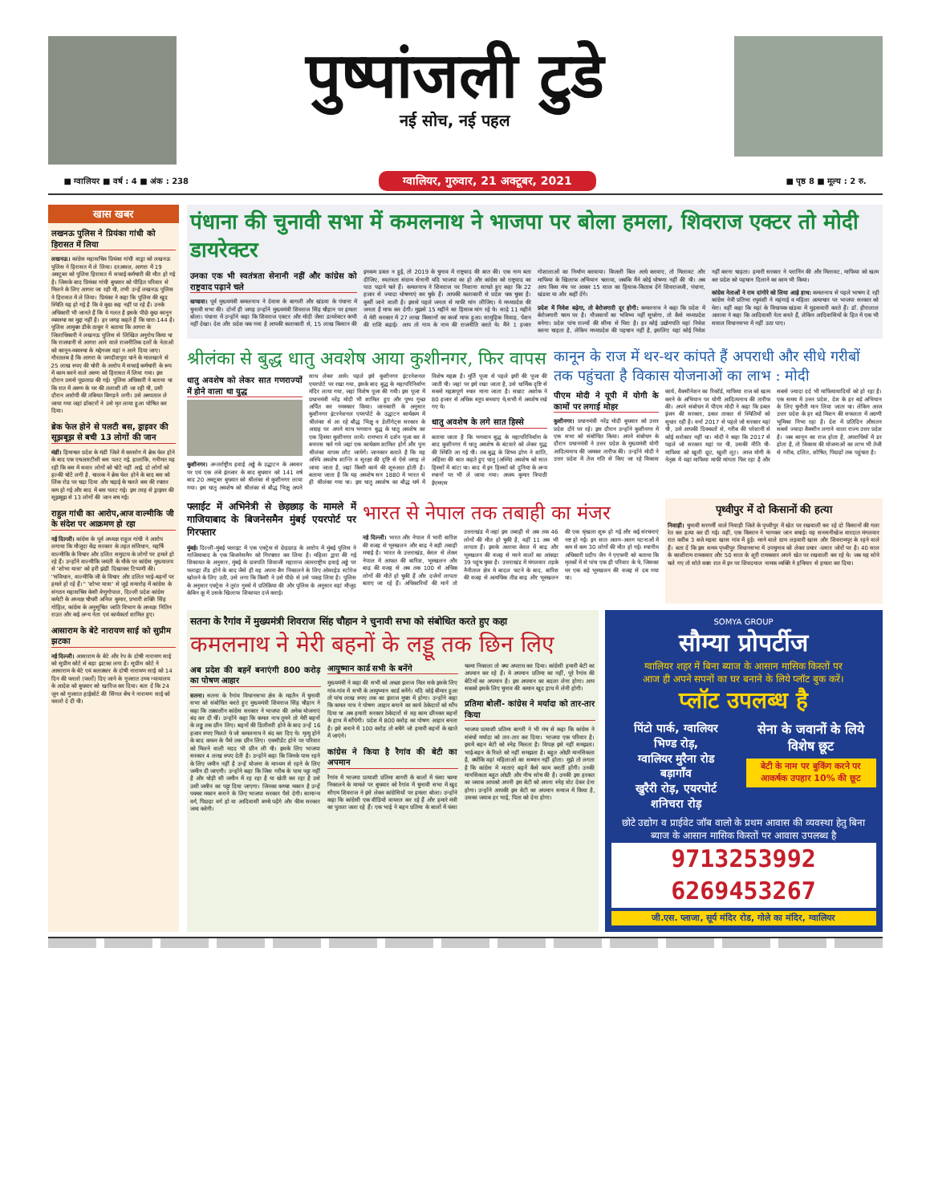पुष्पांजली टुडे
नई सोच, नई पहल
■ ग्वालियर ■ वर्ष : 4 ■ अंक : 238 ग्वालियर, गुरुवार, 21 अक्टूबर, 2021 ■ पृष्ठ 8 ■ मूल्य : 2 रु.
खास खबर
लखनऊ पुलिस ने प्रियंका गांधी को हिरासत में लिया
लखनऊ। कांग्रेस महासचिव प्रियंका गांधी वाड्रा को लखनऊ पुलिस ने हिरासत में ले लिया। दरअसल, आगरा में 19 अक्टूबर को पुलिस हिरासत में सफाई कर्मचारी की मौत हो गई है। जिसके बाद प्रियंका गांधी बुधवार को पीड़ित परिवार से मिलने के लिए आगरा जा रही थी, तभी उन्हें लखनऊ पुलिस ने हिरासत में ले लिया। प्रियंका ने कहा कि पुलिस की खुद स्थिति यह हो गई है कि वे कुछ कह नहीं पा रहे हैं। उनके अधिकारी भी जानते हैं कि ये गलत है इसके पीछे कुछ कानून व्यवस्था का मुद्दा नहीं है। हर जगह कहते हैं कि धारा-144 है। पुलिस आयुक्त डीके ठाकुर ने बताया कि आगरा के जिलाधिकारी ने लखनऊ पुलिस से लिखित अनुरोध किया था कि राजधानी से आगरा आने वाले राजनीतिक दलों के नेताओं को कानून-व्यवस्था के मद्देनजर वहां न आने दिया जाए। गौरतलब है कि आगरा के जगदीशपुरा थाने के मालखाने से 25 लाख रुपए की चोरी के आरोप में सफाई कर्मचारी के रूप में काम करने वाले अरुण को हिरासत में लिया गया। इस दौरान उससे पूछताछ की गई। पुलिस अधिकारी ने बताया था कि रात में अरुण के घर की तलाशी ली जा रही थी, उसी दौरान आरोपी की तबियत बिगड़ने लगी। उसे अस्पताल ले जाया गया जहां डॉक्टरों ने उसे मृत लाया हुआ घोषित कर दिया।
ब्रेक फेल होने से पलटी बस, ड्राइवर की सूझबूझ से बची 13 लोगों की जान
मंडी। हिमाचल प्रदेश के मंडी जिले में करसोग में ब्रेक फेल होने के बाद एक एचआरटीसी बस पलट गई. हालांकि, गनीमत यह रही कि बस में सवार लोगों को चोटें नहीं आई. दो लोगों को हल्की चोटें लगी है. चालक ने ब्रेक फेल होने के बाद बस को लिंक रोड पर चढ़ा दिया और चढ़ाई के चलते बस की रफ्तार कम हो गई और बाद में बस पलट गई। इस तरह से ड्राइवर की सूझबूझ से 13 लोगों की जान बच गई।
राहुल गांधी का आरोप,आज वाल्मीकि जी के संदेश पर आक्रमण हो रहा
नई दिल्ली। कांग्रेस के पूर्व अध्यक्ष राहुल गांधी ने आरोप लगाया कि मौजूदा केंद्र सरकार के तहत संविधान, महर्षि वाल्मीकि के विचार और दलित समुदाय के लोगों पर हमले हो रहे हैं। उन्होंने वाल्मीकि जयंती के मौके पर कांग्रेस मुख्यालय से 'शोभा यात्रा' को हरी झंडी दिखाकर टिप्पणी की। ''संविधान, वाल्मीकि जी के विचार और दलित भाई-बहनों पर हमले हो रहे हैं।'' 'शोभा यात्रा' से जुड़े समारोह में कांग्रेस के संगठन महासचिव केसी वेणुगोपाल, दिल्ली प्रदेश कांग्रेस कमेटी के अध्यक्ष चौधरी अनिल कुमार, प्रभारी शक्ति सिंह गोहिल, कांग्रेस के अनुसूचित जाति विभाग के अध्यक्ष नितिन राउत और कई अन्य नेता एवं कार्यकर्ता शामिल हुए।
आसाराम के बेटे नारायण साई को सुप्रीम झटका
नई दिल्ली। आसाराम के बेटे और रेप के दोषी नारायण साई को सुप्रीम कोर्ट से बड़ा झटका लगा है। सुप्रीम कोर्ट ने आसाराम के बेटे एवं बलात्कार के दोषी नारायण साई को 14 दिन की फरलो (फर्लो) दिए जाने के गुजरात उच्च न्यायालय के आदेश को बुधवार को खारिज कर दिया। बता दें कि 24 जून को गुजरात हाईकोर्ट की सिंगल बेंच ने नारायण साई को फरलो दे दी थी।
पंधाना की चुनावी सभा में कमलनाथ ने भाजपा पर बोला हमला, शिवराज एक्टर तो मोदी डायरेक्टर
उनका एक भी स्वतंत्रता सेनानी नहीं और कांग्रेस को राष्ट्रवाद पढ़ाने चले
खण्डवा। पूर्व मुख्यमंत्री कमलनाथ ने देवास के बागली और खंडवा के पंधाना में चुनावी सभा की। दोनों ही जगह उन्होंने मुख्यमंत्री शिवराज सिंह चौहान पर हमला बोला। पंधाना में उन्होंने कहा कि शिवराज एक्टर और मोदी जैसा डायरेक्टर कभी नहीं देखा। देश और प्रदेश थक गया है आपकी कलाकारी से, 15 लाख किसान की इनकम डबल न हुई, तो 2019 के चुनाव में राष्ट्रवाद की बात की। एक नाम बता दीजिए, स्वतंत्रता संग्राम सेनानी यदि भाजपा का हो और कांग्रेस को राष्ट्रवाद का पाठ पढ़ाने चले हैं। कमलनाथ ने शिवराज पर निशाना साधते हुए कहा कि 22 हजार से ज्यादा घोषणाएं कर चुके हैं। आपकी कलाकारी से प्रदेश थक चुका है। कुर्सी जाने वाली है। इससे पहले जनता से माफी मांग लीजिए। ये मध्यप्रदेश की जनता है माफ कर देगी। मुझसे 15 महीने का हिसाब मांग रहे थे। साढ़े 11 महीने में मेरी सरकार में 27 लाख किसानों का कर्जा माफ हुआ। सामूहिक विवाह, पेंशन की राशि बढ़ाई। आप तो गाय के नाम की राजनीति करते थे। मैंने 1 हजार गोशालाओं का निर्माण करवाया। बिजली बिल आधे करवाए, तो मिलावट और माफिया के खिलाफ अभियान चलाया, जबकि मैंने कोई घोषणा नहीं की थी। अब आप किस मंच पर आकर 15 साल का हिसाब-किताब देंगे शिवराजजी, पंधाना, खंडवा या और कहीं देंगे।
प्रदेश में निवेश बढ़ेगा, तो बेरोजगारी दूर होगी: कमलनाथ ने कहा कि प्रदेश में बेरोजगारी चरम पर है। नौजवानों का भविष्य नहीं सुधरेगा, तो कैसे मध्यप्रदेश बनेगा। प्रदेश पांच राज्यों की सीमा से घिरा है। हर कोई उद्योगपति यहां निवेश करना चाहता है, लेकिन मध्यप्रदेश की पहचान नहीं है, इसलिए यहां कोई निवेश नहीं करना चाहता। हमारी सरकार ने प्लानिंग की और मिलावट, माफिया को खत्म कर प्रदेश को पहचान दिलाने का काम भी किया।
कांग्रेस नेताओं ने राम दांगोरे को लिया आड़े हाथ: कमलनाथ से पहले भाषण दे रही कांग्रेस नेत्री प्रतिभा रघुवंशी ने महंगाई व महिला अत्याचार पर भाजपा सरकार को घेरा। वहीं कहा कि यहां के विधायक खंडवा में घुड़सवारी करते हैं। डॉ. हीरालाल अलावा ने कहा कि आदिवासी नेता बनते हैं, लेकिन आदिवासियों के हित में एक भी सवाल विधानसभा में नहीं उठा पाए।
श्रीलंका से बुद्ध धातु अवशेष आया कुशीनगर, फिर वापस
धातु अवशेष को लेकर सात गणराज्यों में होने वाला था युद्ध
कुशीनगर। अन्तर्राष्ट्रीय हवाई अड्डे के उद्घाटन के अवसर पर एवं एक लंबे इंतजार के बाद बुधवार को 141 वर्ष बाद 20 अक्टूबर बुधवार को श्रीलंका से कुशीनगर लाया गया। इस धातु अवशेष को श्रीलंका से बौद्ध भिक्षु अपने साथ लेकर आये। पहले इसे कुशीनगर इंटरनेशनल एयरपोर्ट पर रखा गया, इसके बाद बुद्ध के महापरिनिर्वाण मंदिर लाया गया, जहां विशेष पूजा की गयी। इस पूजा में प्रधानमंत्री नरेंद्र मोदी भी शामिल हुए और पुष्प गुच्छ अर्पित कर नमस्कार किया। जानकारी के अनुसार कुशीनगर इंटरनेशनल एयरपोर्ट के उद्घाटन कार्यक्रम में श्रीलंका से आ रहे बौद्ध भिक्षु व डेलीगेट्स सरकार के आग्रह पर अपने साथ भगवान बुद्ध के धातु अवशेष का एक हिस्सा कुशीनगर लायें। रामभार में दर्शन पूजा कर वे बनारस चले गये जहां एक कार्यक्रम शामिल होगें और पुनः श्रीलंका वापस लौट जायेगें। जानकार बताते है कि यह अस्थि अवशेष शान्ति व सुरक्षा की दृष्टि से ऐसे जगह ले जाया जाता है, जहां किसी कार्य की शुरुआत होती है। बताया जाता है कि यह अवशेष सन 1880 में भारत से ही श्रीलंका गया था। इस धातु अवशेष का बौद्ध धर्म में विशेष महत्व है। मूर्ति पूजा से पहले इसी की पूजा की जाती थी। जहां पर इसे रखा जाता है, उसे धार्मिक दृष्टि से सबसे महत्वपूर्ण स्थल माना जाता है। सम्राट अशोक ने 80 हजार से अधिक स्तूप बनवाए थे,सभी में अवशेष रखे गए थे।
धातु अवशेष के लगे सात हिस्से
बताया जाता है कि भगवान बुद्ध के महापरिनिर्वाण के बाद कुशीनगर में धातु अवशेष के बंटवारे को लेकर युद्ध की स्थिति आ गई थी। तब बुद्ध के शिष्य द्रोण ने शांति, अहिंसा की बात कहते हुए धातु (अस्थि) अवशेष को सात हिस्सों में बांटा था। बाद में इन हिस्सों को दुनिया के अन्य स्थानों पर भी ले जाया गया। अजय कुमार त्रिपाठी ईएमएस
कानून के राज में थर-थर कांपते हैं अपराधी और सीधे गरीबों तक पहुंचता है विकास योजनाओं का लाभ : मोदी
पीएम मोदी ने यूपी में योगी के कामों पर लगाई मोहर
कुशीनगर। प्रधानमंत्री नरेंद्र मोदी बुधवार को उत्तर प्रदेश दौरे पर रहे। इस दौरान उन्होंने कुशीनगर में एक सभा को संबोधित किया। अपने संबोधन के दौरान प्रधानमंत्री ने उत्तर प्रदेश के मुख्यमंत्री योगी आदित्यनाथ की जमकर तारीफ की। उन्होंने मोदी ने उत्तर प्रदेश में तेज गति से किए जा रहे विकास कार्य, वैक्सीनेशन का रिकॉर्ड, माफिया राज को खत्म करने के अभियान पर योगी आदित्यनाथ की तारीफ की। अपने संबोधन में पीएम मोदी ने कहा कि डबल इंजन की सरकार, डबल ताकत से स्थितियों को सुधार रही है। वर्ना 2017 से पहले जो सरकार यहां थी, उसे आपकी दिक्कतों से, गरीब की परेशानी से कोई सरोकार नहीं था। मोदी ने कहा कि 2017 से पहले जो सरकार यहां पर थी, उसकी नीति थी- माफिया को खुली छूट, खुली लूट। आज योगी के नेतृत्व में यहां माफिया माफी मांगता फिर रहा है और सबसे ज्यादा दर्द भी माफियावादियों को हो रहा है। एक समय में उत्तर प्रदेश, देश के हर बड़े अभियान के लिए चुनौती मान लिया जाता था। लेकिन आज उत्तर प्रदेश के हर बड़े मिशन की सफलता में अग्रणी भूमिका निभा रहा है। देश में प्रतिदिन औसतन सबसे ज्यादा वैक्सीन लगाने वाला राज्य उत्तर प्रदेश है। जब कानून का राज होता है, अपराधियों में डर होता है, तो विकास की योजनाओं का लाभ भी तेजी से गरीब, दलित, शोषित, पिछड़ों तक पहुंचता है।
फ्लाईट में अभिनेत्री से छेड़छाड़ के मामले में गाजियाबाद के बिजनेसमैन मुंबई एयरपोर्ट पर गिरफ्तार
मुंबई। दिल्ली-मुंबई फ्लाइट में एक एक्ट्रेस से छेड़छाड़ के आरोप में मुंबई पुलिस ने गाजियाबाद के एक बिजनेसमैन को गिरफ्तार कर लिया है। महिला द्वारा की गई शिकायत के अनुसार, मुंबई के छत्रपति शिवाजी महाराज अंतरराष्ट्रीय हवाई अड्डे पर फ्लाइट लैंड होने के बाद जैसे ही वह अपना बैग निकालने के लिए ओवरहेड स्टोरेज खोलने के लिए उठी, उसे लगा कि किसी ने उसे पीछे से उसे पकड़ लिया है। पुलिस के अनुसार एक्ट्रेस ने तुरंत गुस्से में प्रतिक्रिया की और पुलिस के अनुसार वहां मौजूद केबिन क्रू में उसके खिलाफ शिकायत दर्ज कराई।
भारत से नेपाल तक तबाही का मंजर
नई दिल्ली। भारत और नेपाल में भारी बारिश की वजह से भूस्खलन और बाढ़ ने बड़ी तबाही मचाई है। भारत के उत्तराखंड, केरल से लेकर नेपाल में आफत की बारिश, भूस्खलन और बाढ़ की वजह से अब तक 100 से अधिक लोगों की मौतें हो चुकी हैं और दर्जनों लापता बताए जा रहे हैं। अधिकारियों की मानें तो उत्तराखंड में जहां इस तबाही से अब तक 46 लोगों की मौत हो चुकी है, वहीं 11 अब भी लापता हैं। इसके अलावा केरल में बाढ़ और भूस्खलन की वजह से मरने वालों का आंकड़ा 39 पहुंच चुका है। उत्तराखंड में मंगलवार तड़के नैनीताल क्षेत्र मे बादल फटने के बाद, बारिश की वजह से अत्यधिक तीव्र बाढ़ और भूस्खलन की एक श्रृंखला शुरू हो गई और कई संरचनाएं नष्ट हो गईं। इन सात अलग-अलग घटनाओं में कम से कम 30 लोगों की मौत हो गई। स्थानीय अधिकारी प्रदीप जैन ने एएफपी को बताया कि मृतकों में से पांच एक ही परिवार के थे, जिसका घर एक बड़े भूस्खलन की वजह से दब गया था।
पृथ्वीपुर में दो किसानों की हत्या
निवाड़ी। चुनावी सरगर्मी वाले निवाड़ी जिले के पृथ्वीपुर में खेत पर रखवाली कर रहे दो किसानों की गला रेत कर हत्या कर दी गई। वहीं, एक किसान ने भागकर जान बचाई। यह सनसनीखेज वारदात मंगलवार रात करीब 3 बजे मड़वा खास गांव में हुई। मरने वाले ग्राम लड़वारी खास और शिवरामपुर के रहने वाले हैं। बता दें कि इस समय पृथ्वीपुर विधानसभा में उपचुनाव को लेकर प्रचार -प्रसार जोरों पर है। 40 साल के काशीराम रायकवार और 50 साल के शूरी रायकवार अपने खेत पर रखवाली कर रहे थे। जब यह सोने चले गए तो सोते वक्त रात में इन पर शिवदयाल नामक व्यक्ति ने हथियार से हमला कर दिया।
सतना के रैगांव में मुख्यमंत्री शिवराज सिंह चौहान ने चुनावी सभा को संबोधित करते हुए कहा
कमलनाथ ने मेरी बहनों के लड्डू तक छिन लिए
अब प्रदेश की बहनें बनाएंगी 800 करोड़ का पोषण आहार
सतना। सतना के रैगांव विधानसभा क्षेत्र के महतैन में चुनावी सभा को संबोधित करते हुए मुख्यमंत्री शिवराज सिंह चौहान ने कहा कि तत्कालीन कांग्रेस सरकार ने भाजपा की अनेक योजनाएं बंद कर दी थीं। उन्होंने कहा कि कमल नाथ तुमने तो मेरी बहनों के लड्डू तक छीन लिए। बहनों की डिलीवरी होने के बाद उन्हें 16 हजार रुपए मिलते थे जो कमलनाथ ने बंद कर दिए थे। मृत्यु होने के बाद कफन के पैसे तक छीन लिए। एक्सीडेंट होने पर परिवार को मिलने वाली मदद भी छीन ली थी। इसके लिए भाजपा सरकार 4 लाख रुपए देती है। उन्होंने कहा कि जिनके पास रहने के लिए जमीन नहीं है उन्हें योजना के माध्यम से रहने के लिए जमीन दी जाएगी। उन्होंने कहा कि जिस गरीब के पास पट्टा नहीं है और थोड़ी सी जमीन में रह रहा है या खेती कर रहा है उसे उसी जमीन का पट्टा दिया जाएगा। जिनका कच्चा मकान है उन्हें पक्का मकान बनाने के लिए भाजपा सरकार पैसे देगी। सामान्य वर्ग, पिछड़ा वर्ग हो या आदिवासी बच्चे पढ़ेंगे और फीस सरकार जमा करेगी।
आयुष्मान कार्ड सभी के बनेंगे
मुख्यमंत्री ने कहा की सभी को अच्छा इलाज मिल सके इसके लिए गांव-गांव में सभी के आयुष्मान कार्ड बनेंगे। यदि कोई बीमार हुआ तो पांच लाख रुपए तक का इलाज मुफ्त में होगा। उन्होंने कहा कि कमल नाथ ने पोषण आहार बनाने का कार्य ठेकेदारों को सौंप दिया था अब हमारी सरकार ठेकेदारों से वह काम छीनकर बहनों के हाथ में सौंपेगी। प्रदेश में 800 करोड़ का पोषण आहार बनता है। इसे बनाने में 100 करोड़ तो बचेंगे जो हमारी बहनों के खाते में जाएंगे।
कांग्रेस ने किया है रैगांव की बेटी का अपमान
रैगांव में भाजपा प्रत्याशी प्रतिमा बागरी के बालों में फंसा चश्मा निकालने के मामले पर बुधवार को रैगांव में चुनावी सभा में खुद सीएम शिवराज ने इसे लेकर कांग्रेसियों पर हमला बोला। उन्होंने कहा कि कांग्रेसी एक वीडियो वायरल कर रहे हैं और हमारे मंत्री का पुतला जला रहे हैं। एक भाई ने बहन प्रतिमा के बालों में फंसा चश्मा निकाला तो क्या अपराध कर दिया। कांग्रेसी हमारी बेटी का अपमान कर रहे हैं। ये अपमान प्रतिमा का नहीं, पूरे रैगांव की बेटियों का अपमान है। इस अपमान का बदला लेना होगा। आप सबको इसके लिए चुनाव की कमान खुद हाथ में लेनी होगी।
प्रतिमा बोलीं- कांग्रेस ने मर्यादा को तार-तार किया
भाजपा प्रत्याशी प्रतिमा बागरी ने भी मंच से कहा कि कांग्रेस ने संबंधों मर्यादा को तार-तार कर दिया। भाजपा एक परिवार है। इसमें बहन बेटी को स्नेह मिलता है। विपक्ष इसे नहीं समझता। भाई-बहन के रिश्ते को नहीं समझता है। बहुत ओछी मानसिकता है, क्योंकि वहां महिलाओं का सम्मान नहीं होता। मुझे तो लगता है कि कांग्रेस में माताएं बहनें कैसे काम करतीं होंगी। उनकी मानसिकता बहुत ओछी और नीच सोच की है। उनकी इस हरकत का जवाब आपको अपनी इस बेटी को अपना स्नेह वोट देकर देना होगा। उन्होंने आपकी इस बेटी का अपमान समाज में किया है, उसका जवाब हर भाई, पिता को देना होगा।
SOMYA GROUP
सौम्या प्रोपर्टीज
ग्वालियर शहर में बिना ब्याज के आसान मासिक किस्तों पर
आज ही अपने सपनों का घर बनाने के लिये प्लॉट बुक करें।
प्लॉट उपलब्ध है
पिंटो पार्क, ग्वालियर
भिण्ड रोड़,
ग्वालियर मुरैना रोड
बड़ागाँव
खुरैरी रोड़, एयरपोर्ट
शनिचरा रोड़
सेना के जवानों के लिये विशेष छूट
बेटी के नाम पर बुकिंग करने पर आकर्षक उपहार 10% की छूट
छोटे उद्योग व प्राईवेट जॉब वालो के प्रथम आवास की व्यवस्था हेतु बिना ब्याज के आसान मासिक किस्तों पर आवास उपलब्ध है
9713253992
6269453267
जी.एस. प्लाजा, सूर्य मंदिर रोड, गोले का मंदिर, ग्वालियर